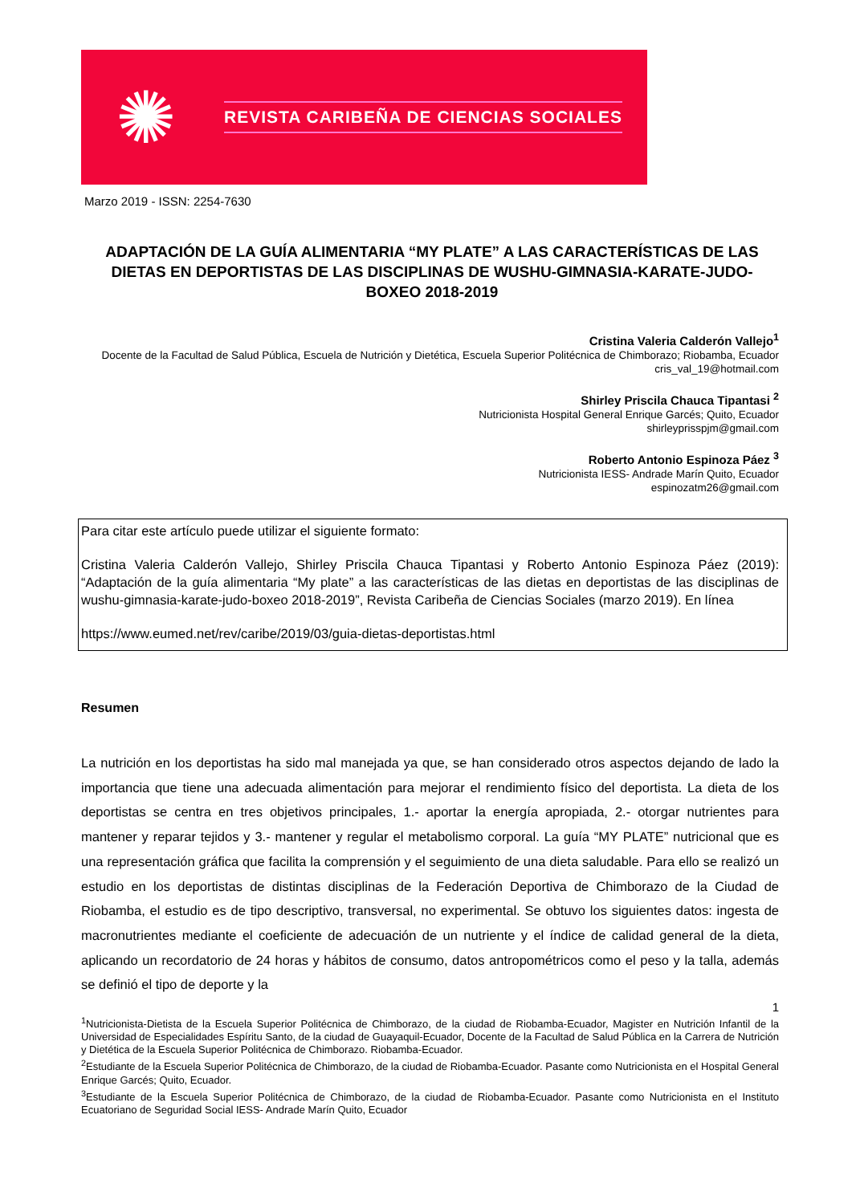✺
REVISTA CARIBEÑA DE CIENCIAS SOCIALES
Marzo 2019 - ISSN: 2254-7630
ADAPTACIÓN DE LA GUÍA ALIMENTARIA “MY PLATE” A LAS CARACTERÍSTICAS DE LAS DIETAS EN DEPORTISTAS DE LAS DISCIPLINAS DE WUSHU-GIMNASIA-KARATE-JUDO-BOXEO 2018-2019
Cristina Valeria Calderón Vallejo<sup>1</sup>
Docente de la Facultad de Salud Pública, Escuela de Nutrición y Dietética, Escuela Superior Politécnica de Chimborazo; Riobamba, Ecuador
cris_val_19@hotmail.com
Shirley Priscila Chauca Tipantasi <sup>2</sup>
Nutricionista Hospital General Enrique Garcés; Quito, Ecuador
shirleyprisspjm@gmail.com
Roberto Antonio Espinoza Páez <sup>3</sup>
Nutricionista IESS- Andrade Marín Quito, Ecuador
espinozatm26@gmail.com
Para citar este artículo puede utilizar el siguiente formato:
Cristina Valeria Calderón Vallejo, Shirley Priscila Chauca Tipantasi y Roberto Antonio Espinoza Páez (2019): “Adaptación de la guía alimentaria “My plate” a las características de las dietas en deportistas de las disciplinas de wushu-gimnasia-karate-judo-boxeo 2018-2019”, Revista Caribeña de Ciencias Sociales (marzo 2019). En línea
https://www.eumed.net/rev/caribe/2019/03/guia-dietas-deportistas.html
Resumen
La nutrición en los deportistas ha sido mal manejada ya que, se han considerado otros aspectos dejando de lado la importancia que tiene una adecuada alimentación para mejorar el rendimiento físico del deportista. La dieta de los deportistas se centra en tres objetivos principales, 1.- aportar la energía apropiada, 2.- otorgar nutrientes para mantener y reparar tejidos y 3.- mantener y regular el metabolismo corporal. La guía “MY PLATE” nutricional que es una representación gráfica que facilita la comprensión y el seguimiento de una dieta saludable. Para ello se realizó un estudio en los deportistas de distintas disciplinas de la Federación Deportiva de Chimborazo de la Ciudad de Riobamba, el estudio es de tipo descriptivo, transversal, no experimental. Se obtuvo los siguientes datos: ingesta de macronutrientes mediante el coeficiente de adecuación de un nutriente y el índice de calidad general de la dieta, aplicando un recordatorio de 24 horas y hábitos de consumo, datos antropométricos como el peso y la talla, además se definió el tipo de deporte y la
1
<sup>1</sup> Nutricionista-Dietista de la Escuela Superior Politécnica de Chimborazo, de la ciudad de Riobamba-Ecuador, Magister en Nutrición Infantil de la Universidad de Especialidades Espíritu Santo, de la ciudad de Guayaquil-Ecuador, Docente de la Facultad de Salud Pública en la Carrera de Nutrición y Dietética de la Escuela Superior Politécnica de Chimborazo. Riobamba-Ecuador.
<sup>2</sup> Estudiante de la Escuela Superior Politécnica de Chimborazo, de la ciudad de Riobamba-Ecuador. Pasante como Nutricionista en el Hospital General Enrique Garcés; Quito, Ecuador.
<sup>3</sup> Estudiante de la Escuela Superior Politécnica de Chimborazo, de la ciudad de Riobamba-Ecuador. Pasante como Nutricionista en el Instituto Ecuatoriano de Seguridad Social IESS- Andrade Marín Quito, Ecuador